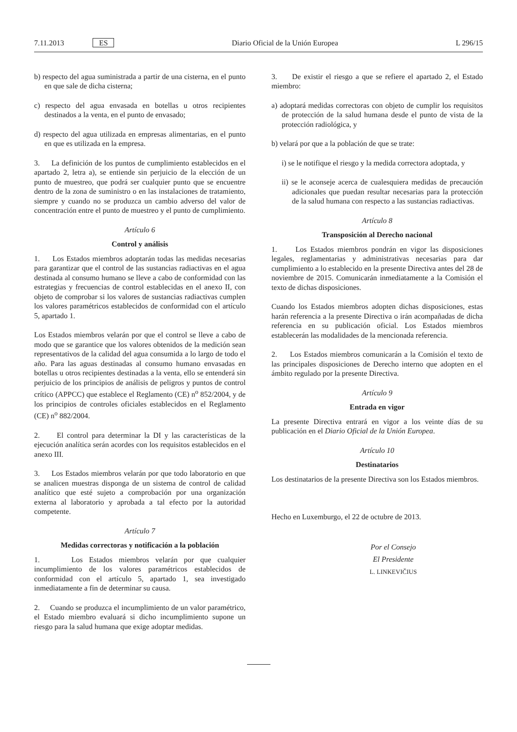7.11.2013 ES Diario Oficial de la Unión Europea L 296/15
b) respecto del agua suministrada a partir de una cisterna, en el punto en que sale de dicha cisterna;
c) respecto del agua envasada en botellas u otros recipientes destinados a la venta, en el punto de envasado;
d) respecto del agua utilizada en empresas alimentarias, en el punto en que es utilizada en la empresa.
3. La definición de los puntos de cumplimiento establecidos en el apartado 2, letra a), se entiende sin perjuicio de la elección de un punto de muestreo, que podrá ser cualquier punto que se encuentre dentro de la zona de suministro o en las instalaciones de tratamiento, siempre y cuando no se produzca un cambio adverso del valor de concentración entre el punto de muestreo y el punto de cumplimiento.
Artículo 6
Control y análisis
1. Los Estados miembros adoptarán todas las medidas necesarias para garantizar que el control de las sustancias radiactivas en el agua destinada al consumo humano se lleve a cabo de conformidad con las estrategias y frecuencias de control establecidas en el anexo II, con objeto de comprobar si los valores de sustancias radiactivas cumplen los valores paramétricos establecidos de conformidad con el artículo 5, apartado 1.
Los Estados miembros velarán por que el control se lleve a cabo de modo que se garantice que los valores obtenidos de la medición sean representativos de la calidad del agua consumida a lo largo de todo el año. Para las aguas destinadas al consumo humano envasadas en botellas u otros recipientes destinadas a la venta, ello se entenderá sin perjuicio de los principios de análisis de peligros y puntos de control crítico (APPCC) que establece el Reglamento (CE) n<sup>o</sup> 852/2004, y de los principios de controles oficiales establecidos en el Reglamento (CE) n<sup>o</sup> 882/2004.
2. El control para determinar la DI y las características de la ejecución analítica serán acordes con los requisitos establecidos en el anexo III.
3. Los Estados miembros velarán por que todo laboratorio en que se analicen muestras disponga de un sistema de control de calidad analítico que esté sujeto a comprobación por una organización externa al laboratorio y aprobada a tal efecto por la autoridad competente.
Artículo 7
Medidas correctoras y notificación a la población
1. Los Estados miembros velarán por que cualquier incumplimiento de los valores paramétricos establecidos de conformidad con el artículo 5, apartado 1, sea investigado inmediatamente a fin de determinar su causa.
2. Cuando se produzca el incumplimiento de un valor paramétrico, el Estado miembro evaluará si dicho incumplimiento supone un riesgo para la salud humana que exige adoptar medidas.
3. De existir el riesgo a que se refiere el apartado 2, el Estado miembro:
a) adoptará medidas correctoras con objeto de cumplir los requisitos de protección de la salud humana desde el punto de vista de la protección radiológica, y
b) velará por que a la población de que se trate:
i) se le notifique el riesgo y la medida correctora adoptada, y
ii) se le aconseje acerca de cualesquiera medidas de precaución adicionales que puedan resultar necesarias para la protección de la salud humana con respecto a las sustancias radiactivas.
Artículo 8
Transposición al Derecho nacional
1. Los Estados miembros pondrán en vigor las disposiciones legales, reglamentarias y administrativas necesarias para dar cumplimiento a lo establecido en la presente Directiva antes del 28 de noviembre de 2015. Comunicarán inmediatamente a la Comisión el texto de dichas disposiciones.
Cuando los Estados miembros adopten dichas disposiciones, estas harán referencia a la presente Directiva o irán acompañadas de dicha referencia en su publicación oficial. Los Estados miembros establecerán las modalidades de la mencionada referencia.
2. Los Estados miembros comunicarán a la Comisión el texto de las principales disposiciones de Derecho interno que adopten en el ámbito regulado por la presente Directiva.
Artículo 9
Entrada en vigor
La presente Directiva entrará en vigor a los veinte días de su publicación en el Diario Oficial de la Unión Europea.
Artículo 10
Destinatarios
Los destinatarios de la presente Directiva son los Estados miembros.
Hecho en Luxemburgo, el 22 de octubre de 2013.
Por el Consejo
El Presidente
L. LINKEVIČIUS